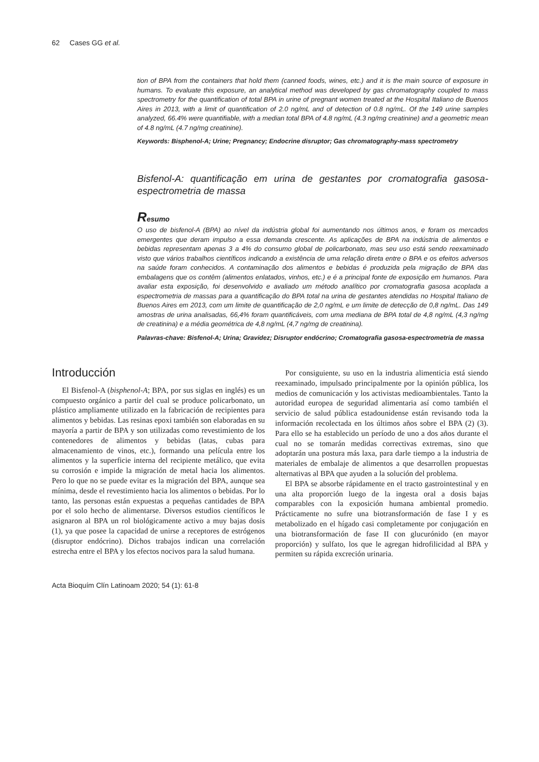62 Cases GG et al.
tion of BPA from the containers that hold them (canned foods, wines, etc.) and it is the main source of exposure in humans. To evaluate this exposure, an analytical method was developed by gas chromatography coupled to mass spectrometry for the quantification of total BPA in urine of pregnant women treated at the Hospital Italiano de Buenos Aires in 2013, with a limit of quantification of 2.0 ng/mL and of detection of 0.8 ng/mL. Of the 149 urine samples analyzed, 66.4% were quantifiable, with a median total BPA of 4.8 ng/mL (4.3 ng/mg creatinine) and a geometric mean of 4.8 ng/mL (4.7 ng/mg creatinine).
Keywords: Bisphenol-A; Urine; Pregnancy; Endocrine disruptor; Gas chromatography-mass spectrometry
Bisfenol-A: quantificação em urina de gestantes por cromatografia gasosa-espectrometria de massa
Resumo
O uso de bisfenol-A (BPA) ao nível da indústria global foi aumentando nos últimos anos, e foram os mercados emergentes que deram impulso a essa demanda crescente. As aplicações de BPA na indústria de alimentos e bebidas representam apenas 3 a 4% do consumo global de policarbonato, mas seu uso está sendo reexaminado visto que vários trabalhos científicos indicando a existência de uma relação direta entre o BPA e os efeitos adversos na saúde foram conhecidos. A contaminação dos alimentos e bebidas é produzida pela migração de BPA das embalagens que os contêm (alimentos enlatados, vinhos, etc.) e é a principal fonte de exposição em humanos. Para avaliar esta exposição, foi desenvolvido e avaliado um método analítico por cromatografia gasosa acoplada a espectrometria de massas para a quantificação do BPA total na urina de gestantes atendidas no Hospital Italiano de Buenos Aires em 2013, com um limite de quantificação de 2,0 ng/mL e um limite de detecção de 0,8 ng/mL. Das 149 amostras de urina analisadas, 66,4% foram quantificáveis, com uma mediana de BPA total de 4,8 ng/mL (4,3 ng/mg de creatinina) e a média geométrica de 4,8 ng/mL (4,7 ng/mg de creatinina).
Palavras-chave: Bisfenol-A; Urina; Gravidez; Disruptor endócrino; Cromatografia gasosa-espectrometria de massa
Introducción
El Bisfenol-A (bisphenol-A; BPA, por sus siglas en inglés) es un compuesto orgánico a partir del cual se produce policarbonato, un plástico ampliamente utilizado en la fabricación de recipientes para alimentos y bebidas. Las resinas epoxi también son elaboradas en su mayoría a partir de BPA y son utilizadas como revestimiento de los contenedores de alimentos y bebidas (latas, cubas para almacenamiento de vinos, etc.), formando una película entre los alimentos y la superficie interna del recipiente metálico, que evita su corrosión e impide la migración de metal hacia los alimentos. Pero lo que no se puede evitar es la migración del BPA, aunque sea mínima, desde el revestimiento hacia los alimentos o bebidas. Por lo tanto, las personas están expuestas a pequeñas cantidades de BPA por el solo hecho de alimentarse. Diversos estudios científicos le asignaron al BPA un rol biológicamente activo a muy bajas dosis (1), ya que posee la capacidad de unirse a receptores de estrógenos (disruptor endócrino). Dichos trabajos indican una correlación estrecha entre el BPA y los efectos nocivos para la salud humana.
Por consiguiente, su uso en la industria alimenticia está siendo reexaminado, impulsado principalmente por la opinión pública, los medios de comunicación y los activistas medioambientales. Tanto la autoridad europea de seguridad alimentaria así como también el servicio de salud pública estadounidense están revisando toda la información recolectada en los últimos años sobre el BPA (2) (3). Para ello se ha establecido un período de uno a dos años durante el cual no se tomarán medidas correctivas extremas, sino que adoptarán una postura más laxa, para darle tiempo a la industria de materiales de embalaje de alimentos a que desarrollen propuestas alternativas al BPA que ayuden a la solución del problema.
El BPA se absorbe rápidamente en el tracto gastrointestinal y en una alta proporción luego de la ingesta oral a dosis bajas comparables con la exposición humana ambiental promedio. Prácticamente no sufre una biotransformación de fase I y es metabolizado en el hígado casi completamente por conjugación en una biotransformación de fase II con glucurónido (en mayor proporción) y sulfato, los que le agregan hidrofilicidad al BPA y permiten su rápida excreción urinaria.
Acta Bioquím Clín Latinoam 2020; 54 (1): 61-8